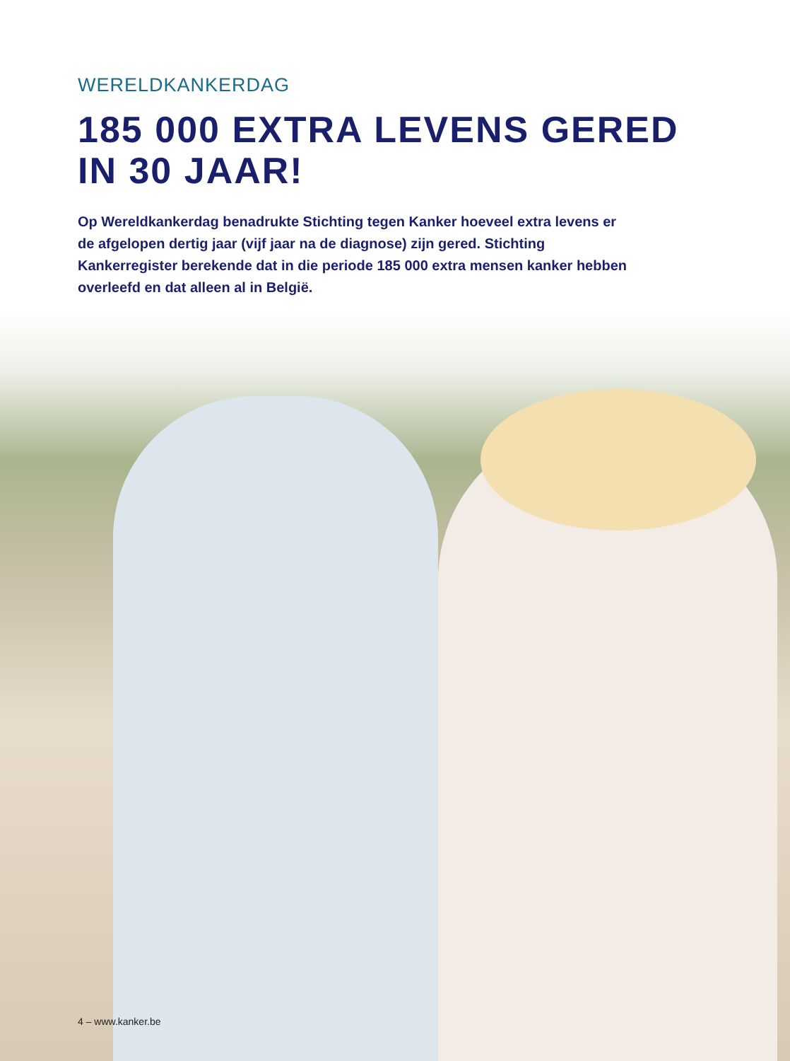WERELDKANKERDAG
185 000 EXTRA LEVENS GERED
IN 30 JAAR!
Op Wereldkankerdag benadrukte Stichting tegen Kanker hoeveel extra levens er de afgelopen dertig jaar (vijf jaar na de diagnose) zijn gered. Stichting Kankerregister berekende dat in die periode 185 000 extra mensen kanker hebben overleefd en dat alleen al in België.
4 – www.kanker.be